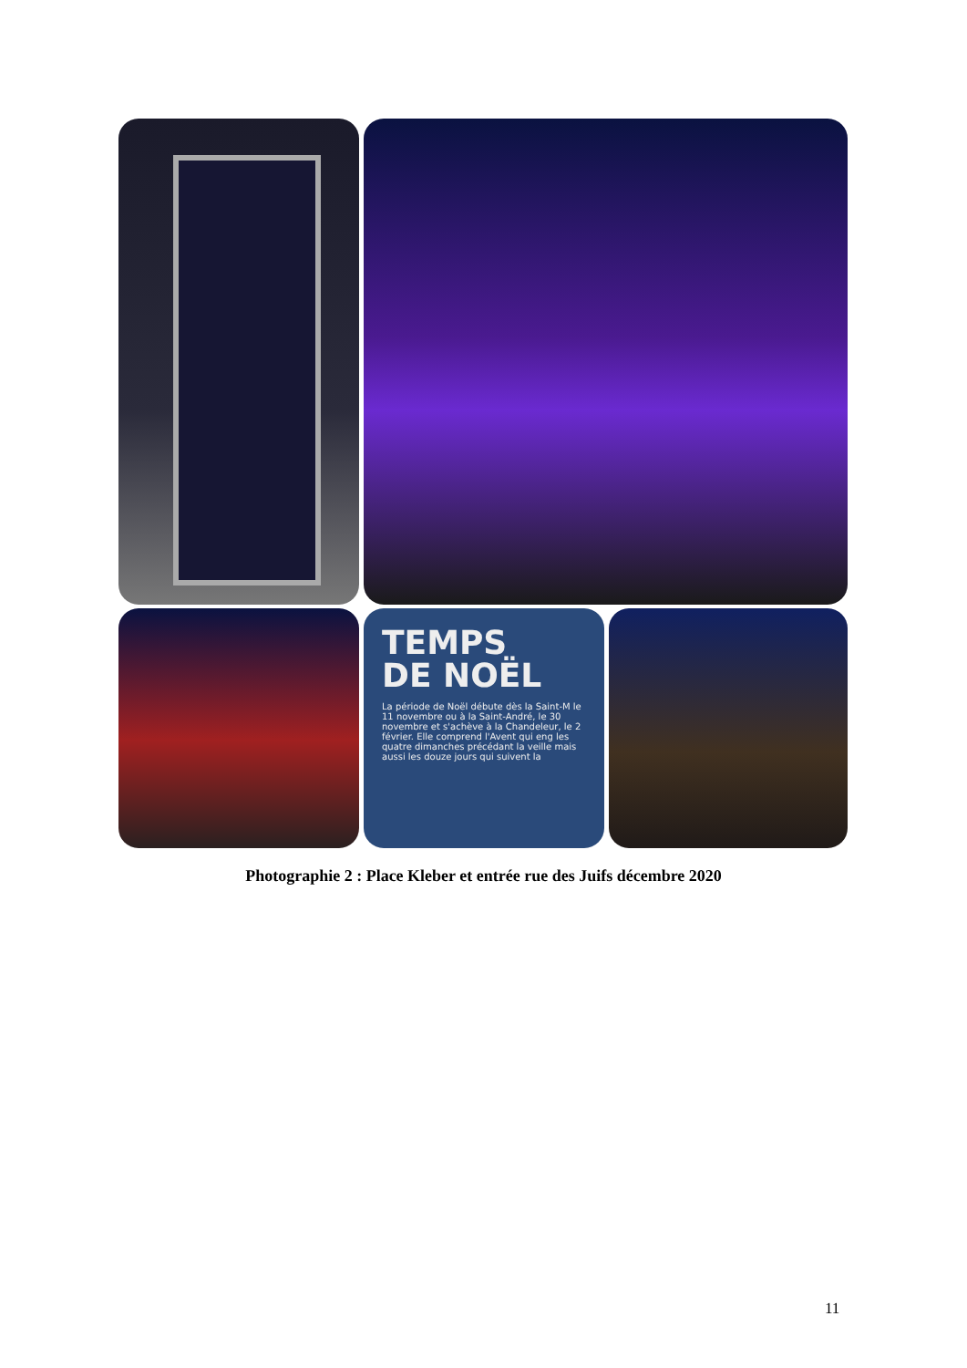TEMPS
DE NOËL
La période de Noël débute dès la Saint-M le 11 novembre ou à la Saint-André, le 30 novembre et s'achève à la Chandeleur, le 2 février. Elle comprend l'Avent qui eng les quatre dimanches précédant la veille mais aussi les douze jours qui suivent la
Photographie 2 : Place Kleber et entrée rue des Juifs décembre 2020
11